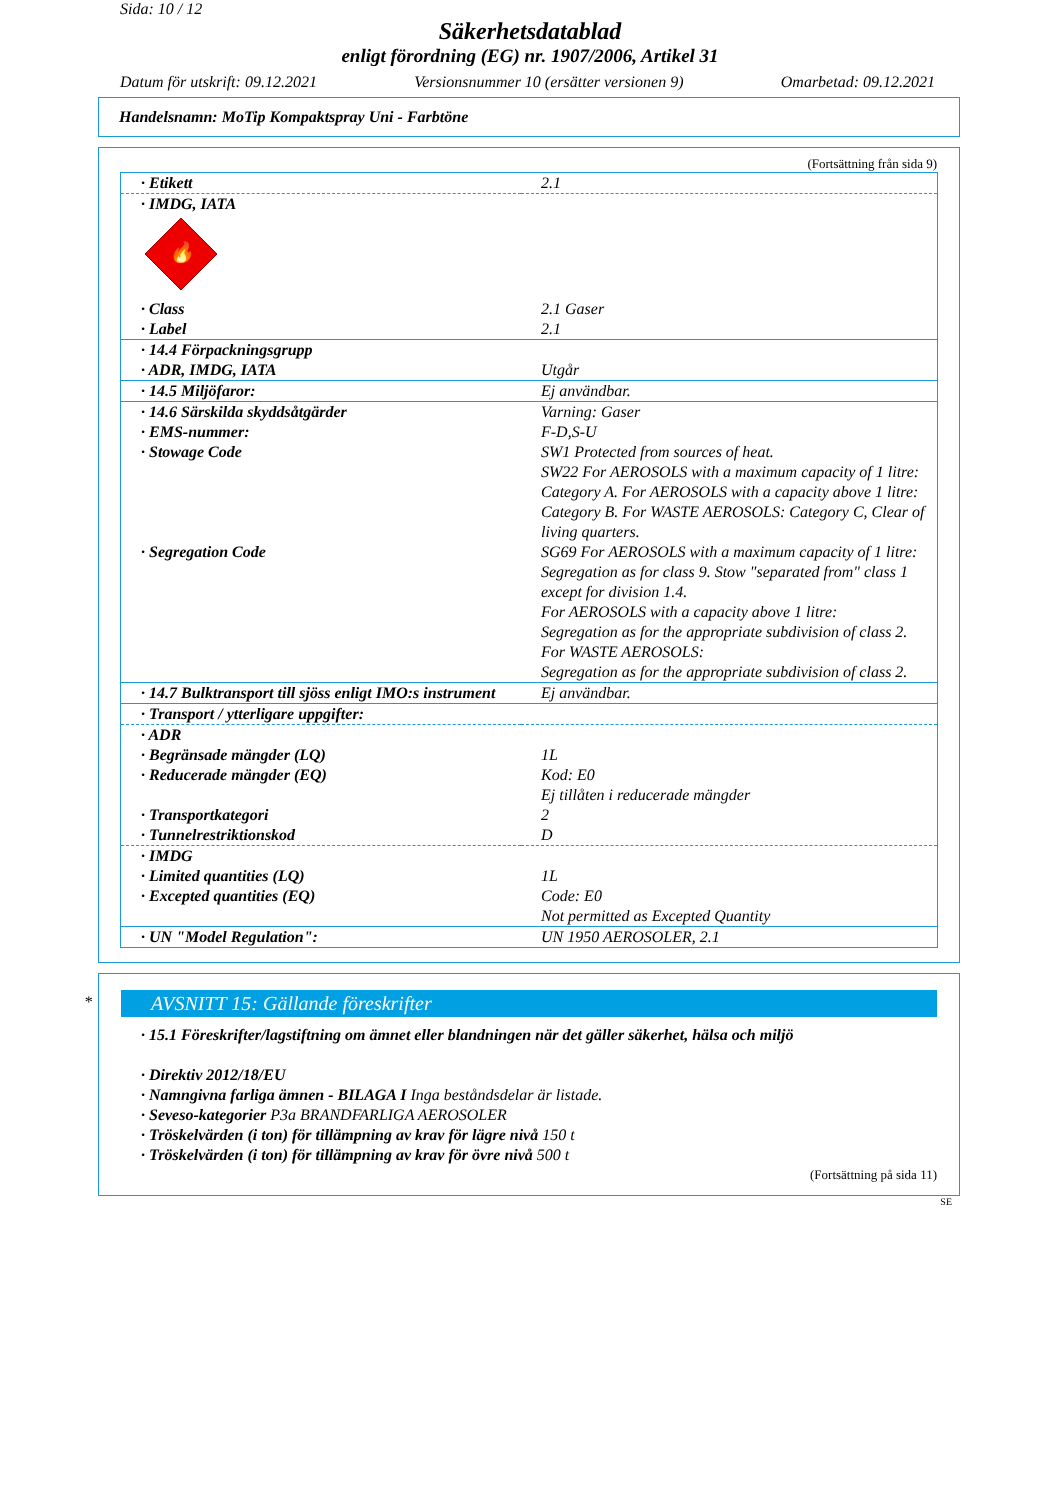Sida: 10 / 12
Säkerhetsdatablad
enligt förordning (EG) nr. 1907/2006, Artikel 31
Datum för utskrift: 09.12.2021 Versionsnummer 10 (ersätter versionen 9) Omarbetad: 09.12.2021
Handelsnamn: MoTip Kompaktspray Uni - Farbtöne
(Fortsättning från sida 9)
| · Etikett | 2.1 |
| · IMDG, IATA 🔥 | |
| · Class · Label | 2.1 Gaser 2.1 |
| · 14.4 Förpackningsgrupp · ADR, IMDG, IATA | Utgår |
| · 14.5 Miljöfaror: | Ej användbar. |
| · 14.6 Särskilda skyddsåtgärder · EMS-nummer: · Stowage Code | Varning: Gaser F-D,S-U SW1 Protected from sources of heat. SW22 For AEROSOLS with a maximum capacity of 1 litre: Category A. For AEROSOLS with a capacity above 1 litre: Category B. For WASTE AEROSOLS: Category C, Clear of living quarters. |
| · Segregation Code | SG69 For AEROSOLS with a maximum capacity of 1 litre: Segregation as for class 9. Stow "separated from" class 1 except for division 1.4. For AEROSOLS with a capacity above 1 litre: Segregation as for the appropriate subdivision of class 2. For WASTE AEROSOLS: Segregation as for the appropriate subdivision of class 2. |
| · 14.7 Bulktransport till sjöss enligt IMO:s instrument | Ej användbar. |
| · Transport / ytterligare uppgifter: | |
| · ADR · Begränsade mängder (LQ) · Reducerade mängder (EQ) · Transportkategori · Tunnelrestriktionskod | 1L Kod: E0 Ej tillåten i reducerade mängder 2 D |
| · IMDG · Limited quantities (LQ) · Excepted quantities (EQ) | 1L Code: E0 Not permitted as Excepted Quantity |
| · UN "Model Regulation": | UN 1950 AEROSOLER, 2.1 |
*
AVSNITT 15: Gällande föreskrifter
· 15.1 Föreskrifter/lagstiftning om ämnet eller blandningen när det gäller säkerhet, hälsa och miljö
· Direktiv 2012/18/EU
· Namngivna farliga ämnen - BILAGA I Inga beståndsdelar är listade.
· Seveso-kategorier P3a BRANDFARLIGA AEROSOLER
· Tröskelvärden (i ton) för tillämpning av krav för lägre nivå 150 t
· Tröskelvärden (i ton) för tillämpning av krav för övre nivå 500 t
(Fortsättning på sida 11)
SE